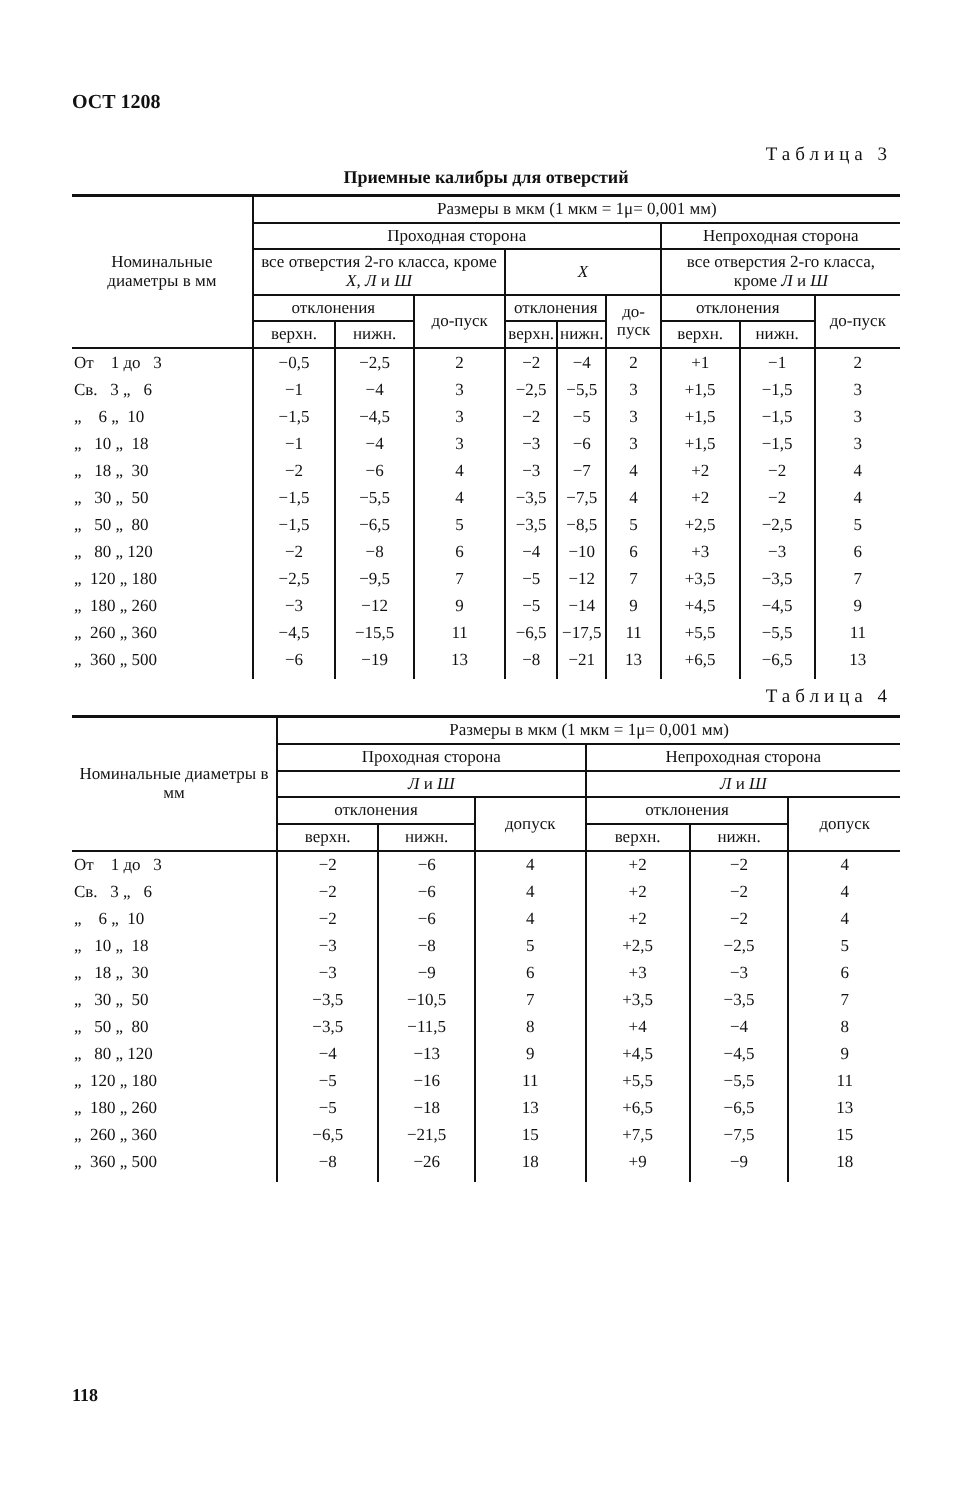ОСТ 1208
Таблица 3
Приемные калибры для отверстий
| Номинальные диаметры в мм | Размеры в мкм (1 мкм = 1μ= 0,001 мм) | | | | | | | | |
| --- | --- | --- | --- | --- | --- | --- | --- | --- | --- |
| | Проходная сторона | | | | | | Непроходная сторона | | |
| | все отверстия 2-го класса, кроме X, Л и Ш | | | X | | | все отверстия 2-го класса, кроме Л и Ш | | |
| | отклонения | | до-пуск | отклонения | | до-пуск | отклонения | | до-пуск |
| | верхн. | нижн. | | верхн. | нижн. | | верхн. | нижн. | |
| От 1 до 3 | −0,5 | −2,5 | 2 | −2 | −4 | 2 | +1 | −1 | 2 |
| Св. 3 „ 6 | −1 | −4 | 3 | −2,5 | −5,5 | 3 | +1,5 | −1,5 | 3 |
| „ 6 „ 10 | −1,5 | −4,5 | 3 | −2 | −5 | 3 | +1,5 | −1,5 | 3 |
| „ 10 „ 18 | −1 | −4 | 3 | −3 | −6 | 3 | +1,5 | −1,5 | 3 |
| „ 18 „ 30 | −2 | −6 | 4 | −3 | −7 | 4 | +2 | −2 | 4 |
| „ 30 „ 50 | −1,5 | −5,5 | 4 | −3,5 | −7,5 | 4 | +2 | −2 | 4 |
| „ 50 „ 80 | −1,5 | −6,5 | 5 | −3,5 | −8,5 | 5 | +2,5 | −2,5 | 5 |
| „ 80 „ 120 | −2 | −8 | 6 | −4 | −10 | 6 | +3 | −3 | 6 |
| „ 120 „ 180 | −2,5 | −9,5 | 7 | −5 | −12 | 7 | +3,5 | −3,5 | 7 |
| „ 180 „ 260 | −3 | −12 | 9 | −5 | −14 | 9 | +4,5 | −4,5 | 9 |
| „ 260 „ 360 | −4,5 | −15,5 | 11 | −6,5 | −17,5 | 11 | +5,5 | −5,5 | 11 |
| „ 360 „ 500 | −6 | −19 | 13 | −8 | −21 | 13 | +6,5 | −6,5 | 13 |
Таблица 4
| Номинальные диаметры в мм | Размеры в мкм (1 мкм = 1μ= 0,001 мм) | | | | | |
| --- | --- | --- | --- | --- | --- | --- |
| | Проходная сторона | | | Непроходная сторона | | |
| | Л и Ш | | | Л и Ш | | |
| | отклонения | | допуск | отклонения | | допуск |
| | верхн. | нижн. | | верхн. | нижн. | |
| От 1 до 3 | −2 | −6 | 4 | +2 | −2 | 4 |
| Св. 3 „ 6 | −2 | −6 | 4 | +2 | −2 | 4 |
| „ 6 „ 10 | −2 | −6 | 4 | +2 | −2 | 4 |
| „ 10 „ 18 | −3 | −8 | 5 | +2,5 | −2,5 | 5 |
| „ 18 „ 30 | −3 | −9 | 6 | +3 | −3 | 6 |
| „ 30 „ 50 | −3,5 | −10,5 | 7 | +3,5 | −3,5 | 7 |
| „ 50 „ 80 | −3,5 | −11,5 | 8 | +4 | −4 | 8 |
| „ 80 „ 120 | −4 | −13 | 9 | +4,5 | −4,5 | 9 |
| „ 120 „ 180 | −5 | −16 | 11 | +5,5 | −5,5 | 11 |
| „ 180 „ 260 | −5 | −18 | 13 | +6,5 | −6,5 | 13 |
| „ 260 „ 360 | −6,5 | −21,5 | 15 | +7,5 | −7,5 | 15 |
| „ 360 „ 500 | −8 | −26 | 18 | +9 | −9 | 18 |
118